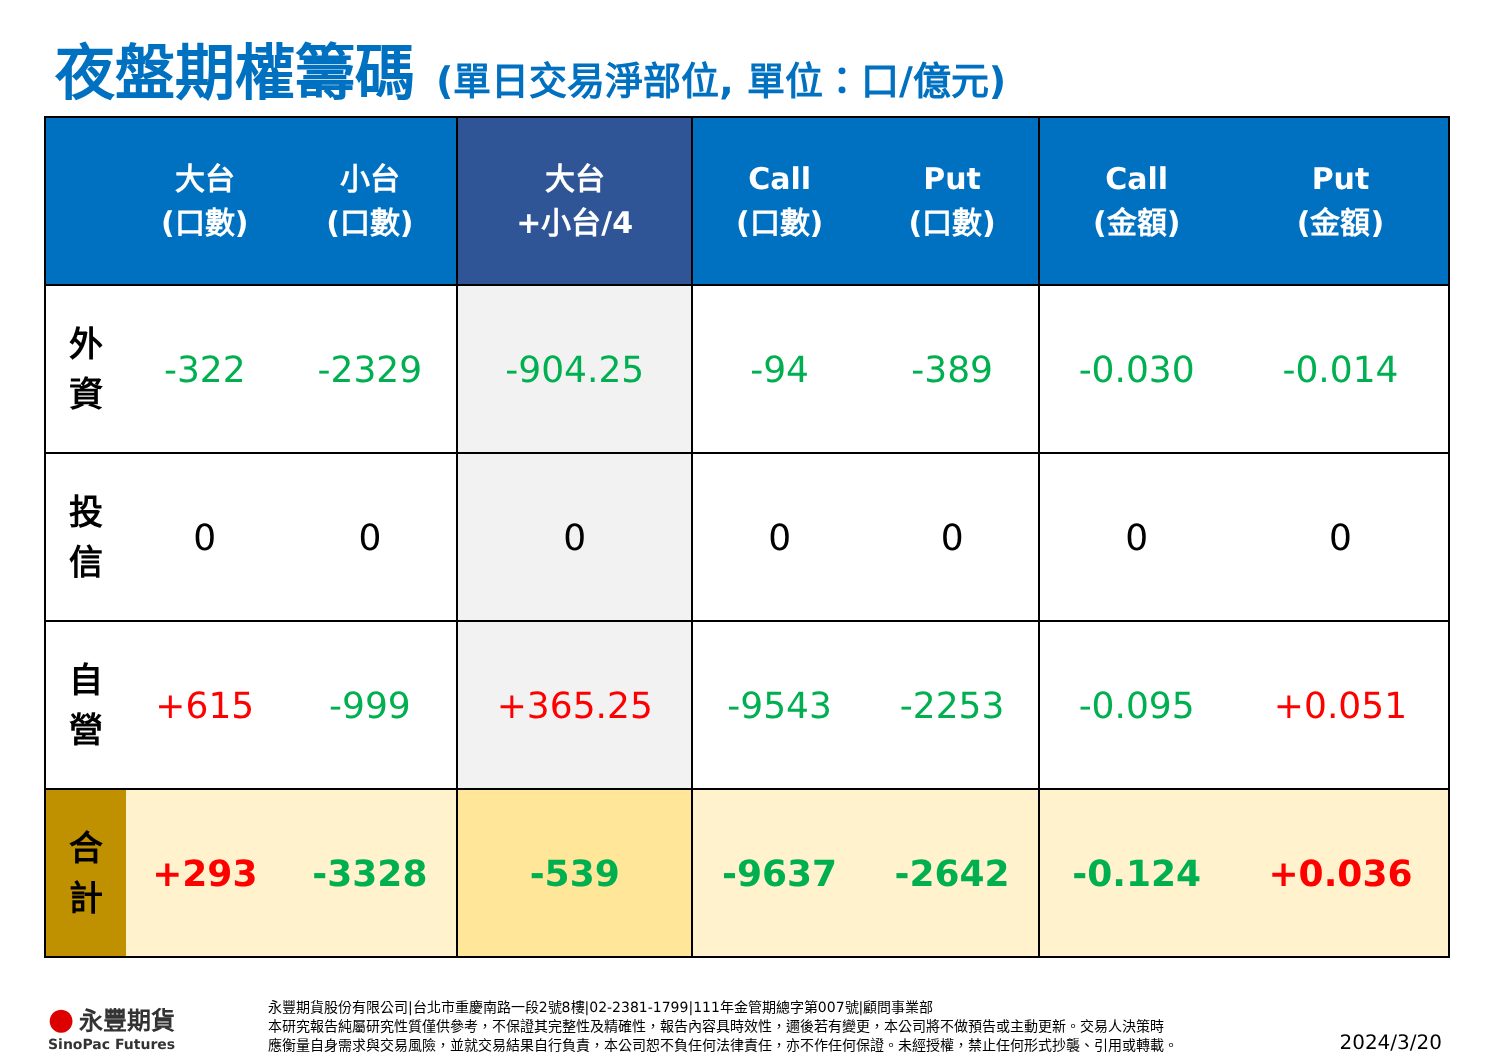夜盤期權籌碼 (單日交易淨部位, 單位：口/億元)
| | 大台 (口數) | 小台 (口數) | 大台 +小台/4 | Call (口數) | Put (口數) | Call (金額) | Put (金額) |
| --- | --- | --- | --- | --- | --- | --- | --- |
| 外 資 | -322 | -2329 | -904.25 | -94 | -389 | -0.030 | -0.014 |
| 投 信 | 0 | 0 | 0 | 0 | 0 | 0 | 0 |
| 自 營 | +615 | -999 | +365.25 | -9543 | -2253 | -0.095 | +0.051 |
| 合 計 | +293 | -3328 | -539 | -9637 | -2642 | -0.124 | +0.036 |
● 永豐期貨
SinoPac Futures
永豐期貨股份有限公司|台北市重慶南路一段2號8樓|02-2381-1799|111年金管期總字第007號|顧問事業部
本研究報告純屬研究性質僅供參考，不保證其完整性及精確性，報告內容具時效性，邇後若有變更，本公司將不做預告或主動更新。交易人決策時
應衡量自身需求與交易風險，並就交易結果自行負責，本公司恕不負任何法律責任，亦不作任何保證。未經授權，禁止任何形式抄襲、引用或轉載。
2024/3/20